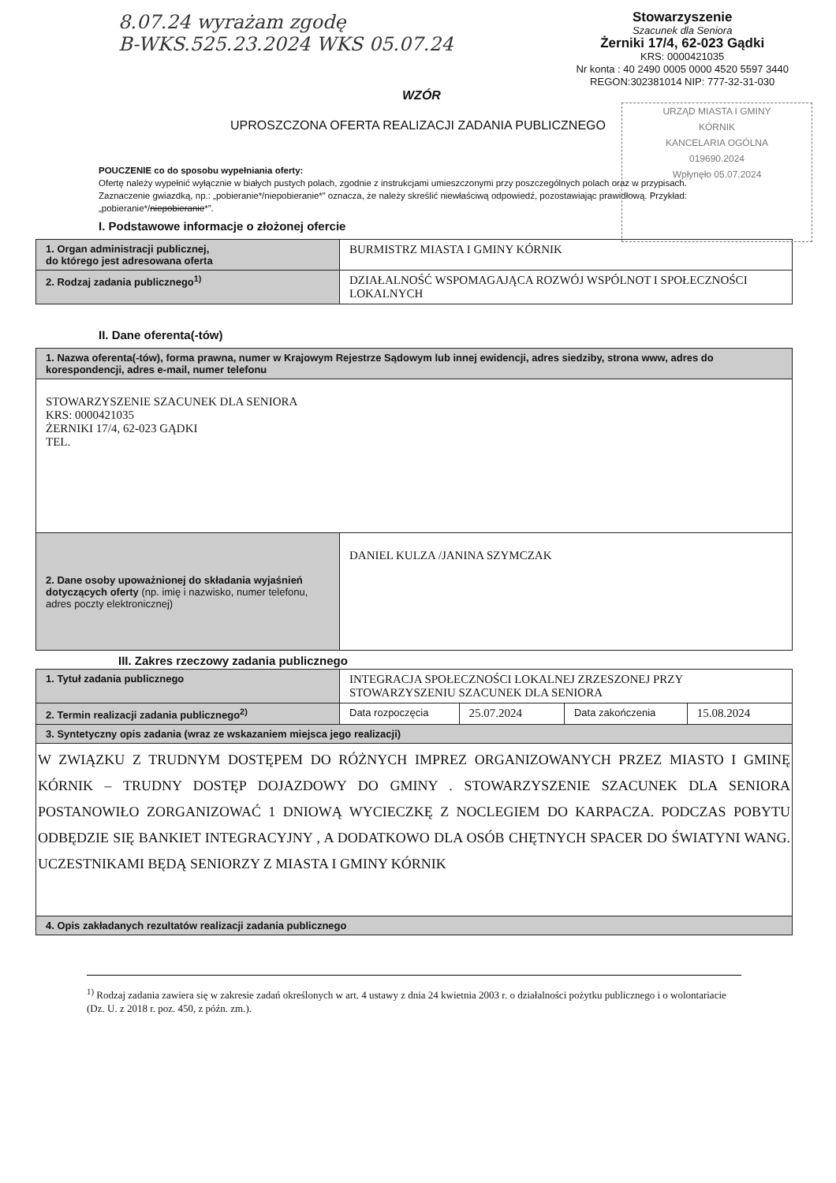8.07.24 wyrażam zgodę
B-WKS.525.23.2024 WKS 05.07.24
Stowarzyszenie
Szacunek dla Seniora
Żerniki 17/4, 62-023 Gądki
KRS: 0000421035
Nr konta : 40 2490 0005 0000 4520 5597 3440
REGON:302381014 NIP: 777-32-31-030
URZĄD MIASTA I GMINY
KÓRNIK
KANCELARIA OGÓLNA
019690.2024
Wpłynęło 05.07.2024
WZÓR
UPROSZCZONA OFERTA REALIZACJI ZADANIA PUBLICZNEGO
POUCZENIE co do sposobu wypełniania oferty:
Ofertę należy wypełnić wyłącznie w białych pustych polach, zgodnie z instrukcjami umieszczonymi przy poszczególnych polach oraz w przypisach.
Zaznaczenie gwiazdką, np.: „pobieranie*/niepobieranie*” oznacza, że należy skreślić niewłaściwą odpowiedź, pozostawiając prawidłową. Przykład: „pobieranie*/niepobieranie*”.
I. Podstawowe informacje o złożonej ofercie
| 1. Organ administracji publicznej, do którego jest adresowana oferta | BURMISTRZ MIASTA I GMINY KÓRNIK |
| 2. Rodzaj zadania publicznego<sup>1)</sup> | DZIAŁALNOŚĆ WSPOMAGAJĄCA ROZWÓJ WSPÓLNOT I SPOŁECZNOŚCI LOKALNYCH |
II. Dane oferenta(-tów)
| 1. Nazwa oferenta(-tów), forma prawna, numer w Krajowym Rejestrze Sądowym lub innej ewidencji, adres siedziby, strona www, adres do korespondencji, adres e-mail, numer telefonu | |
| STOWARZYSZENIE SZACUNEK DLA SENIORA KRS: 0000421035 ŻERNIKI 17/4, 62-023 GĄDKI TEL. | |
| 2. Dane osoby upoważnionej do składania wyjaśnień dotyczących oferty (np. imię i nazwisko, numer telefonu, adres poczty elektronicznej) | DANIEL KULZA /JANINA SZYMCZAK |
III. Zakres rzeczowy zadania publicznego
| 1. Tytuł zadania publicznego | INTEGRACJA SPOŁECZNOŚCI LOKALNEJ ZRZESZONEJ PRZY STOWARZYSZENIU SZACUNEK DLA SENIORA | | | |
| 2. Termin realizacji zadania publicznego<sup>2)</sup> | Data rozpoczęcia | 25.07.2024 | Data zakończenia | 15.08.2024 |
| 3. Syntetyczny opis zadania (wraz ze wskazaniem miejsca jego realizacji) | | | | |
| W ZWIĄZKU Z TRUDNYM DOSTĘPEM DO RÓŻNYCH IMPREZ ORGANIZOWANYCH PRZEZ MIASTO I GMINĘ KÓRNIK – TRUDNY DOSTĘP DOJAZDOWY DO GMINY . STOWARZYSZENIE SZACUNEK DLA SENIORA POSTANOWIŁO ZORGANIZOWAĆ 1 DNIOWĄ WYCIECZKĘ Z NOCLEGIEM DO KARPACZA. PODCZAS POBYTU ODBĘDZIE SIĘ BANKIET INTEGRACYJNY , A DODATKOWO DLA OSÓB CHĘTNYCH SPACER DO ŚWIATYNI WANG. UCZESTNIKAMI BĘDĄ SENIORZY Z MIASTA I GMINY KÓRNIK | | | | |
| 4. Opis zakładanych rezultatów realizacji zadania publicznego | | | | |
<sup>1)</sup> Rodzaj zadania zawiera się w zakresie zadań określonych w art. 4 ustawy z dnia 24 kwietnia 2003 r. o działalności pożytku publicznego i o wolontariacie (Dz. U. z 2018 r. poz. 450, z późn. zm.).